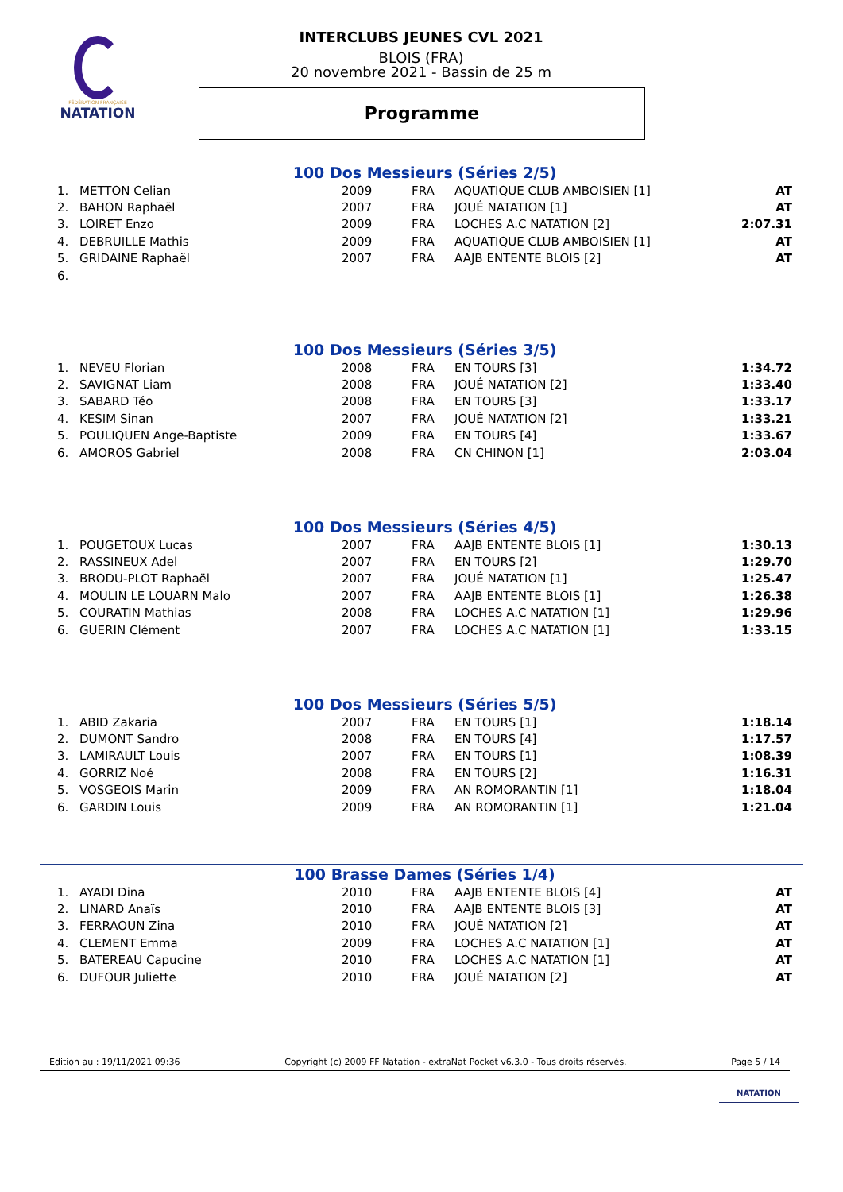FÉDÉRATION FRANÇAISE
NATATION
INTERCLUBS JEUNES CVL 2021
BLOIS (FRA)
20 novembre 2021 - Bassin de 25 m
Programme
100 Dos Messieurs (Séries 2/5)
| 1. | METTON Celian | 2009 | FRA | AQUATIQUE CLUB AMBOISIEN [1] | AT |
| 2. | BAHON Raphaël | 2007 | FRA | JOUÉ NATATION [1] | AT |
| 3. | LOIRET Enzo | 2009 | FRA | LOCHES A.C NATATION [2] | 2:07.31 |
| 4. | DEBRUILLE Mathis | 2009 | FRA | AQUATIQUE CLUB AMBOISIEN [1] | AT |
| 5. | GRIDAINE Raphaël | 2007 | FRA | AAJB ENTENTE BLOIS [2] | AT |
| 6. | | | | | |
100 Dos Messieurs (Séries 3/5)
| 1. | NEVEU Florian | 2008 | FRA | EN TOURS [3] | 1:34.72 |
| 2. | SAVIGNAT Liam | 2008 | FRA | JOUÉ NATATION [2] | 1:33.40 |
| 3. | SABARD Téo | 2008 | FRA | EN TOURS [3] | 1:33.17 |
| 4. | KESIM Sinan | 2007 | FRA | JOUÉ NATATION [2] | 1:33.21 |
| 5. | POULIQUEN Ange-Baptiste | 2009 | FRA | EN TOURS [4] | 1:33.67 |
| 6. | AMOROS Gabriel | 2008 | FRA | CN CHINON [1] | 2:03.04 |
100 Dos Messieurs (Séries 4/5)
| 1. | POUGETOUX Lucas | 2007 | FRA | AAJB ENTENTE BLOIS [1] | 1:30.13 |
| 2. | RASSINEUX Adel | 2007 | FRA | EN TOURS [2] | 1:29.70 |
| 3. | BRODU-PLOT Raphaël | 2007 | FRA | JOUÉ NATATION [1] | 1:25.47 |
| 4. | MOULIN LE LOUARN Malo | 2007 | FRA | AAJB ENTENTE BLOIS [1] | 1:26.38 |
| 5. | COURATIN Mathias | 2008 | FRA | LOCHES A.C NATATION [1] | 1:29.96 |
| 6. | GUERIN Clément | 2007 | FRA | LOCHES A.C NATATION [1] | 1:33.15 |
100 Dos Messieurs (Séries 5/5)
| 1. | ABID Zakaria | 2007 | FRA | EN TOURS [1] | 1:18.14 |
| 2. | DUMONT Sandro | 2008 | FRA | EN TOURS [4] | 1:17.57 |
| 3. | LAMIRAULT Louis | 2007 | FRA | EN TOURS [1] | 1:08.39 |
| 4. | GORRIZ Noé | 2008 | FRA | EN TOURS [2] | 1:16.31 |
| 5. | VOSGEOIS Marin | 2009 | FRA | AN ROMORANTIN [1] | 1:18.04 |
| 6. | GARDIN Louis | 2009 | FRA | AN ROMORANTIN [1] | 1:21.04 |
100 Brasse Dames (Séries 1/4)
| 1. | AYADI Dina | 2010 | FRA | AAJB ENTENTE BLOIS [4] | AT |
| 2. | LINARD Anaïs | 2010 | FRA | AAJB ENTENTE BLOIS [3] | AT |
| 3. | FERRAOUN Zina | 2010 | FRA | JOUÉ NATATION [2] | AT |
| 4. | CLEMENT Emma | 2009 | FRA | LOCHES A.C NATATION [1] | AT |
| 5. | BATEREAU Capucine | 2010 | FRA | LOCHES A.C NATATION [1] | AT |
| 6. | DUFOUR Juliette | 2010 | FRA | JOUÉ NATATION [2] | AT |
Edition au : 19/11/2021 09:36 Copyright (c) 2009 FF Natation - extraNat Pocket v6.3.0 - Tous droits réservés. Page 5 / 14
NATATION